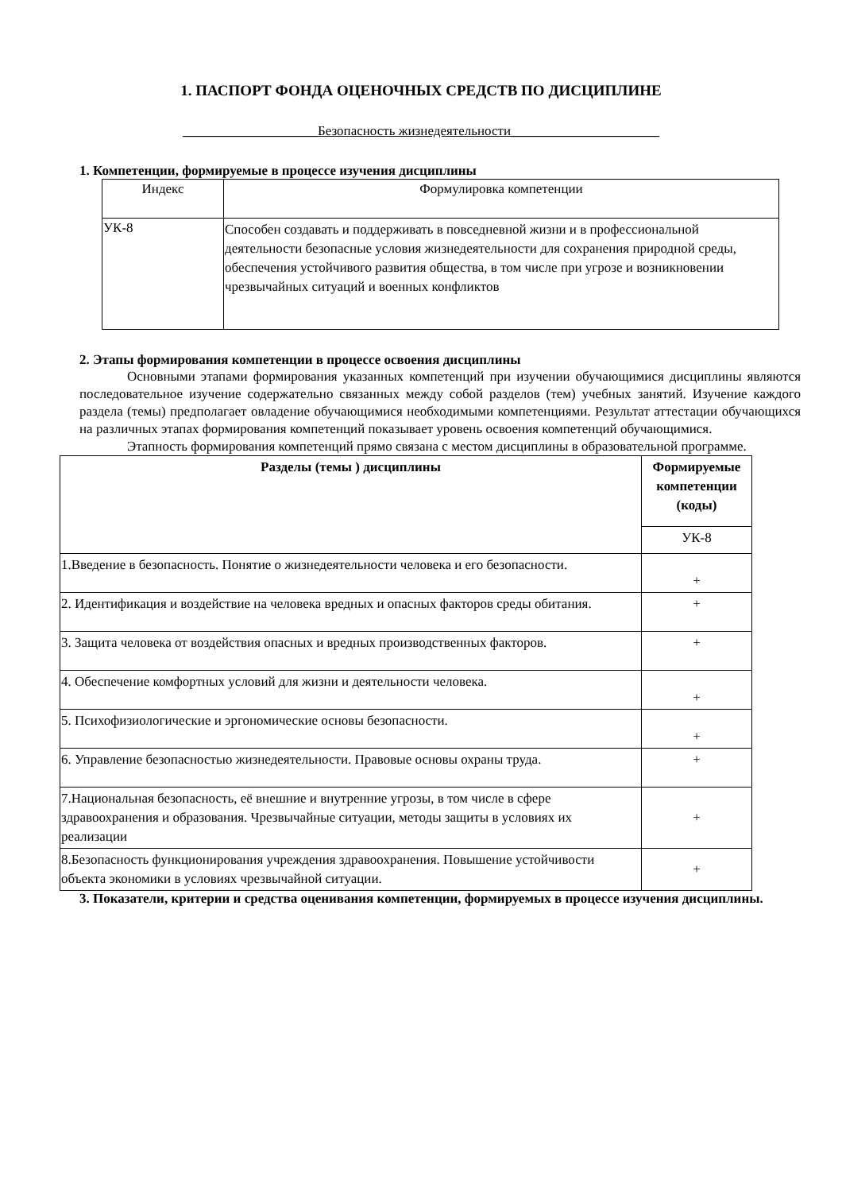1. ПАСПОРТ ФОНДА ОЦЕНОЧНЫХ СРЕДСТВ ПО ДИСЦИПЛИНЕ
____________________Безопасность жизнедеятельности______________________
1. Компетенции, формируемые в процессе изучения дисциплины
| Индекс | Формулировка компетенции |
| УК-8 | Способен создавать и поддерживать в повседневной жизни и в профессиональной деятельности безопасные условия жизнедеятельности для сохранения природной среды, обеспечения устойчивого развития общества, в том числе при угрозе и возникновении чрезвычайных ситуаций и военных конфликтов |
2. Этапы формирования компетенции в процессе освоения дисциплины
Основными этапами формирования указанных компетенций при изучении обучающимися дисциплины являются последовательное изучение содержательно связанных между собой разделов (тем) учебных занятий. Изучение каждого раздела (темы) предполагает овладение обучающимися необходимыми компетенциями. Результат аттестации обучающихся на различных этапах формирования компетенций показывает уровень освоения компетенций обучающимися.
Этапность формирования компетенций прямо связана с местом дисциплины в образовательной программе.
| Разделы (темы ) дисциплины | Формируемые компетенции (коды) |
| --- | --- |
| | УК-8 |
| 1.Введение в безопасность. Понятие о жизнедеятельности человека и его безопасности. | + |
| 2. Идентификация и воздействие на человека вредных и опасных факторов среды обитания. | + |
| 3. Защита человека от воздействия опасных и вредных производственных факторов. | + |
| 4. Обеспечение комфортных условий для жизни и деятельности человека. | + |
| 5. Психофизиологические и эргономические основы безопасности. | + |
| 6. Управление безопасностью жизнедеятельности. Правовые основы охраны труда. | + |
| 7.Национальная безопасность, её внешние и внутренние угрозы, в том числе в сфере здравоохранения и образования. Чрезвычайные ситуации, методы защиты в условиях их реализации | + |
| 8.Безопасность функционирования учреждения здравоохранения. Повышение устойчивости объекта экономики в условиях чрезвычайной ситуации. | + |
3. Показатели, критерии и средства оценивания компетенции, формируемых в процессе изучения дисциплины.